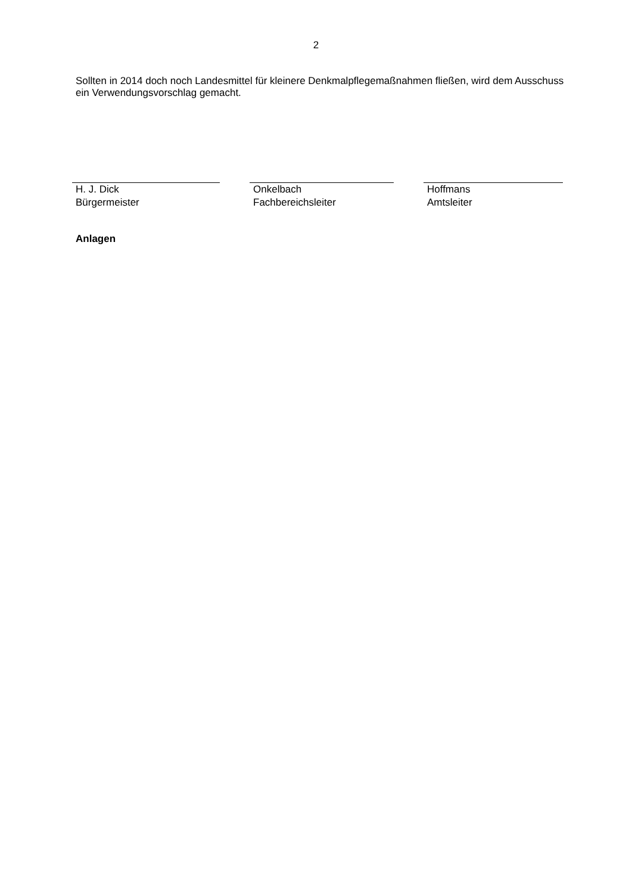2
Sollten in 2014 doch noch Landesmittel für kleinere Denkmalpflegemaßnahmen fließen, wird dem Ausschuss ein Verwendungsvorschlag gemacht.
H. J. Dick
Bürgermeister
Onkelbach
Fachbereichsleiter
Hoffmans
Amtsleiter
Anlagen